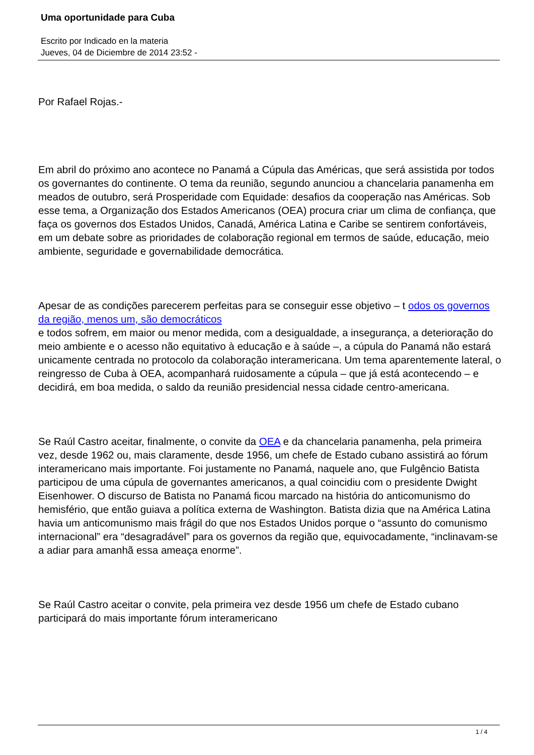Uma oportunidade para Cuba
Escrito por Indicado en la materia
Jueves, 04 de Diciembre de 2014 23:52 -
Por Rafael Rojas.-
Em abril do próximo ano acontece no Panamá a Cúpula das Américas, que será assistida por todos os governantes do continente. O tema da reunião, segundo anunciou a chancelaria panamenha em meados de outubro, será Prosperidade com Equidade: desafios da cooperação nas Américas. Sob esse tema, a Organização dos Estados Americanos (OEA) procura criar um clima de confiança, que faça os governos dos Estados Unidos, Canadá, América Latina e Caribe se sentirem confortáveis, em um debate sobre as prioridades de colaboração regional em termos de saúde, educação, meio ambiente, seguridade e governabilidade democrática.
Apesar de as condições parecerem perfeitas para se conseguir esse objetivo – t odos os governos da região, menos um, são democráticos
e todos sofrem, em maior ou menor medida, com a desigualdade, a insegurança, a deterioração do meio ambiente e o acesso não equitativo à educação e à saúde –, a cúpula do Panamá não estará unicamente centrada no protocolo da colaboração interamericana. Um tema aparentemente lateral, o reingresso de Cuba à OEA, acompanhará ruidosamente a cúpula – que já está acontecendo – e decidirá, em boa medida, o saldo da reunião presidencial nessa cidade centro-americana.
Se Raúl Castro aceitar, finalmente, o convite da OEA e da chancelaria panamenha, pela primeira vez, desde 1962 ou, mais claramente, desde 1956, um chefe de Estado cubano assistirá ao fórum interamericano mais importante. Foi justamente no Panamá, naquele ano, que Fulgêncio Batista participou de uma cúpula de governantes americanos, a qual coincidiu com o presidente Dwight Eisenhower. O discurso de Batista no Panamá ficou marcado na história do anticomunismo do hemisfério, que então guiava a política externa de Washington. Batista dizia que na América Latina havia um anticomunismo mais frágil do que nos Estados Unidos porque o “assunto do comunismo internacional” era “desagradável” para os governos da região que, equivocadamente, “inclinavam-se a adiar para amanhã essa ameaça enorme”.
Se Raúl Castro aceitar o convite, pela primeira vez desde 1956 um chefe de Estado cubano participará do mais importante fórum interamericano
1 / 4